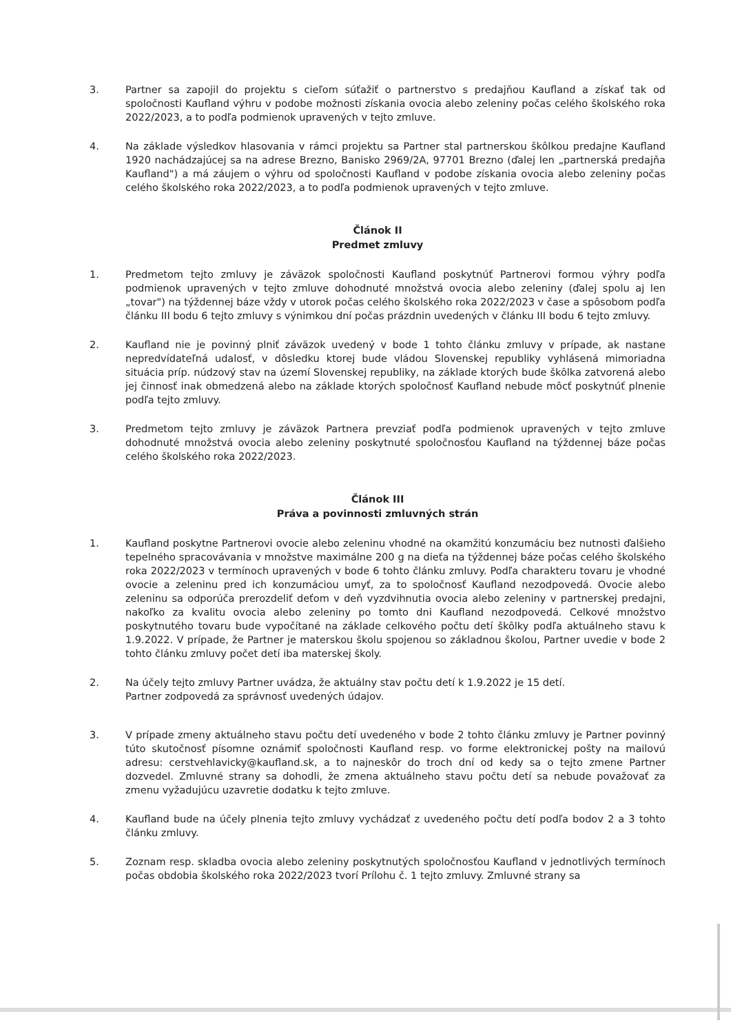3. Partner sa zapojil do projektu s cieľom súťažiť o partnerstvo s predajňou Kaufland a získať tak od spoločnosti Kaufland výhru v podobe možnosti získania ovocia alebo zeleniny počas celého školského roka 2022/2023, a to podľa podmienok upravených v tejto zmluve.
4. Na základe výsledkov hlasovania v rámci projektu sa Partner stal partnerskou škôlkou predajne Kaufland 1920 nachádzajúcej sa na adrese Brezno, Banisko 2969/2A, 97701 Brezno (ďalej len „partnerská predajňa Kaufland") a má záujem o výhru od spoločnosti Kaufland v podobe získania ovocia alebo zeleniny počas celého školského roka 2022/2023, a to podľa podmienok upravených v tejto zmluve.
Článok II
Predmet zmluvy
1. Predmetom tejto zmluvy je záväzok spoločnosti Kaufland poskytnúť Partnerovi formou výhry podľa podmienok upravených v tejto zmluve dohodnuté množstvá ovocia alebo zeleniny (ďalej spolu aj len „tovar") na týždennej báze vždy v utorok počas celého školského roka 2022/2023 v čase a spôsobom podľa článku III bodu 6 tejto zmluvy s výnimkou dní počas prázdnin uvedených v článku III bodu 6 tejto zmluvy.
2. Kaufland nie je povinný plniť záväzok uvedený v bode 1 tohto článku zmluvy v prípade, ak nastane nepredvídateľná udalosť, v dôsledku ktorej bude vládou Slovenskej republiky vyhlásená mimoriadna situácia príp. núdzový stav na území Slovenskej republiky, na základe ktorých bude škôlka zatvorená alebo jej činnosť inak obmedzená alebo na základe ktorých spoločnosť Kaufland nebude môcť poskytnúť plnenie podľa tejto zmluvy.
3. Predmetom tejto zmluvy je záväzok Partnera prevziať podľa podmienok upravených v tejto zmluve dohodnuté množstvá ovocia alebo zeleniny poskytnuté spoločnosťou Kaufland na týždennej báze počas celého školského roka 2022/2023.
Článok III
Práva a povinnosti zmluvných strán
1. Kaufland poskytne Partnerovi ovocie alebo zeleninu vhodné na okamžitú konzumáciu bez nutnosti ďalšieho tepelného spracovávania v množstve maximálne 200 g na dieťa na týždennej báze počas celého školského roka 2022/2023 v termínoch upravených v bode 6 tohto článku zmluvy. Podľa charakteru tovaru je vhodné ovocie a zeleninu pred ich konzumáciou umyť, za to spoločnosť Kaufland nezodpovedá. Ovocie alebo zeleninu sa odporúča prerozdeliť deťom v deň vyzdvihnutia ovocia alebo zeleniny v partnerskej predajni, nakoľko za kvalitu ovocia alebo zeleniny po tomto dni Kaufland nezodpovedá. Celkové množstvo poskytnutého tovaru bude vypočítané na základe celkového počtu detí škôlky podľa aktuálneho stavu k 1.9.2022. V prípade, že Partner je materskou školu spojenou so základnou školou, Partner uvedie v bode 2 tohto článku zmluvy počet detí iba materskej školy.
2. Na účely tejto zmluvy Partner uvádza, že aktuálny stav počtu detí k 1.9.2022 je 15 detí.
Partner zodpovedá za správnosť uvedených údajov.
3. V prípade zmeny aktuálneho stavu počtu detí uvedeného v bode 2 tohto článku zmluvy je Partner povinný túto skutočnosť písomne oznámiť spoločnosti Kaufland resp. vo forme elektronickej pošty na mailovú adresu: cerstvehlavicky@kaufland.sk, a to najneskôr do troch dní od kedy sa o tejto zmene Partner dozvedel. Zmluvné strany sa dohodli, že zmena aktuálneho stavu počtu detí sa nebude považovať za zmenu vyžadujúcu uzavretie dodatku k tejto zmluve.
4. Kaufland bude na účely plnenia tejto zmluvy vychádzať z uvedeného počtu detí podľa bodov 2 a 3 tohto článku zmluvy.
5. Zoznam resp. skladba ovocia alebo zeleniny poskytnutých spoločnosťou Kaufland v jednotlivých termínoch počas obdobia školského roka 2022/2023 tvorí Prílohu č. 1 tejto zmluvy. Zmluvné strany sa